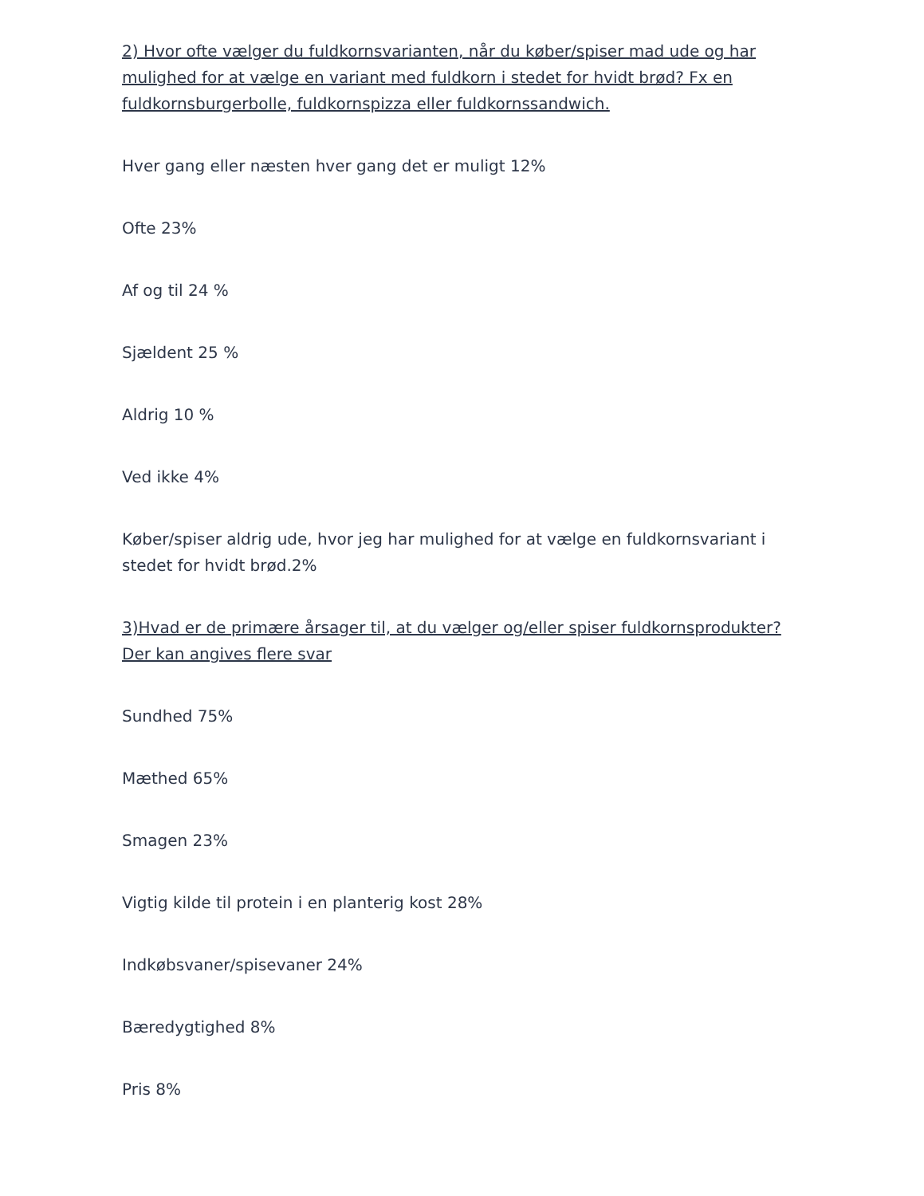2) Hvor ofte vælger du fuldkornsvarianten, når du køber/spiser mad ude og har mulighed for at vælge en variant med fuldkorn i stedet for hvidt brød? Fx en fuldkornsburgerbolle, fuldkornspizza eller fuldkornssandwich.
Hver gang eller næsten hver gang det er muligt 12%
Ofte 23%
Af og til 24 %
Sjældent 25 %
Aldrig 10 %
Ved ikke 4%
Køber/spiser aldrig ude, hvor jeg har mulighed for at vælge en fuldkornsvariant i stedet for hvidt brød.2%
3)Hvad er de primære årsager til, at du vælger og/eller spiser fuldkornsprodukter? Der kan angives flere svar
Sundhed 75%
Mæthed 65%
Smagen 23%
Vigtig kilde til protein i en planterig kost 28%
Indkøbsvaner/spisevaner 24%
Bæredygtighed 8%
Pris 8%